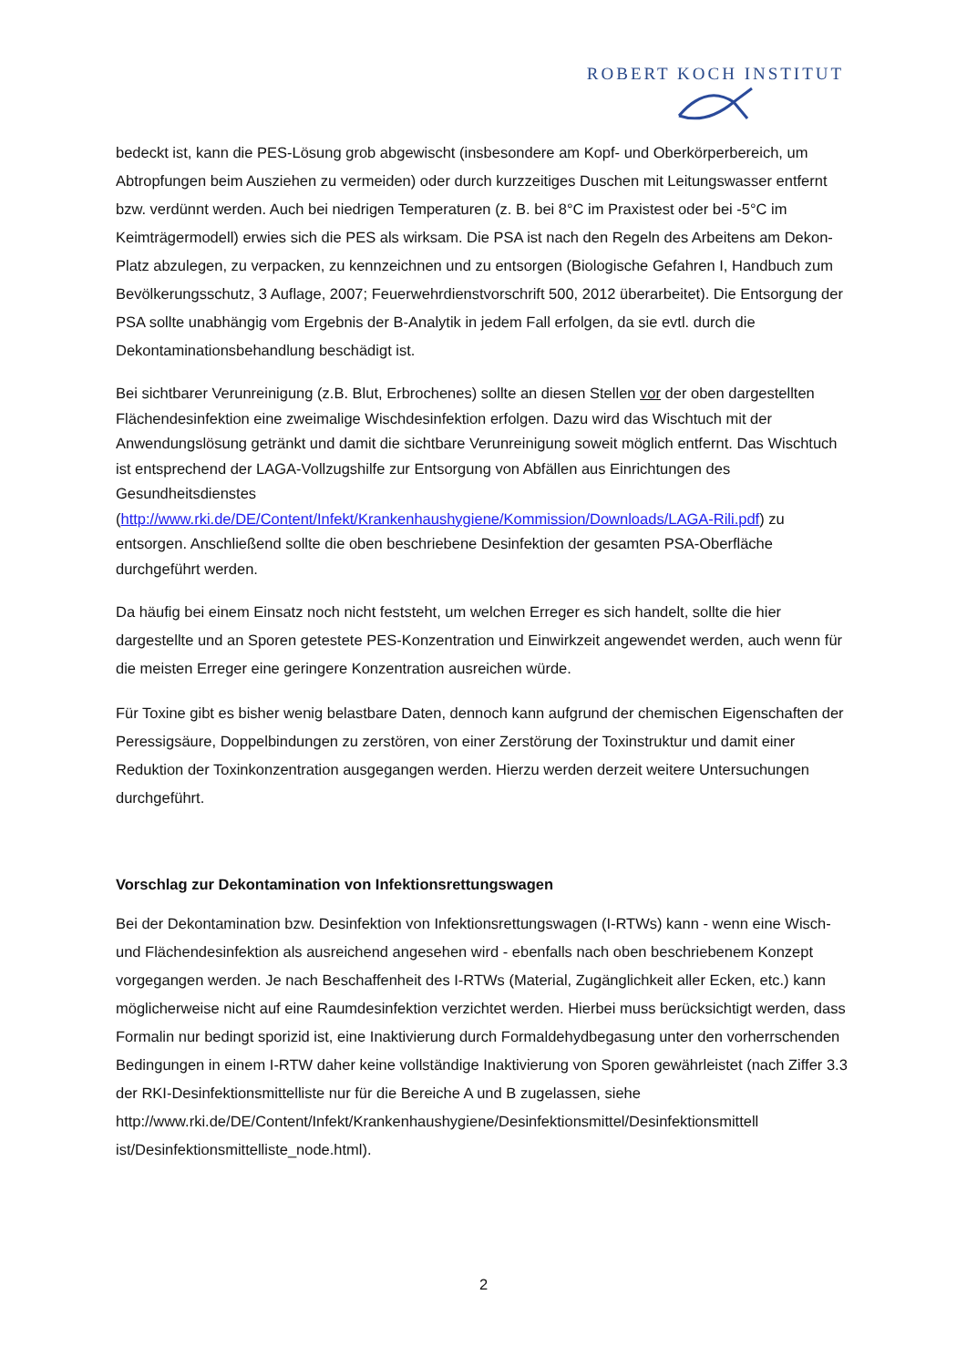ROBERT KOCH INSTITUT
bedeckt ist, kann die PES-Lösung grob abgewischt (insbesondere am Kopf- und Oberkörperbereich, um Abtropfungen beim Ausziehen zu vermeiden) oder durch kurzzeitiges Duschen mit Leitungswasser entfernt bzw. verdünnt werden. Auch bei niedrigen Temperaturen (z. B. bei 8°C im Praxistest oder bei -5°C im Keimträgermodell) erwies sich die PES als wirksam. Die PSA ist nach den Regeln des Arbeitens am Dekon-Platz abzulegen, zu verpacken, zu kennzeichnen und zu entsorgen (Biologische Gefahren I, Handbuch zum Bevölkerungsschutz, 3 Auflage, 2007; Feuerwehrdienstvorschrift 500, 2012 überarbeitet). Die Entsorgung der PSA sollte unabhängig vom Ergebnis der B-Analytik in jedem Fall erfolgen, da sie evtl. durch die Dekontaminationsbehandlung beschädigt ist.
Bei sichtbarer Verunreinigung (z.B. Blut, Erbrochenes) sollte an diesen Stellen vor der oben dargestellten Flächendesinfektion eine zweimalige Wischdesinfektion erfolgen. Dazu wird das Wischtuch mit der Anwendungslösung getränkt und damit die sichtbare Verunreinigung soweit möglich entfernt. Das Wischtuch ist entsprechend der LAGA-Vollzugshilfe zur Entsorgung von Abfällen aus Einrichtungen des Gesundheitsdienstes (http://www.rki.de/DE/Content/Infekt/Krankenhaushygiene/Kommission/Downloads/LAGA-Rili.pdf) zu entsorgen. Anschließend sollte die oben beschriebene Desinfektion der gesamten PSA-Oberfläche durchgeführt werden.
Da häufig bei einem Einsatz noch nicht feststeht, um welchen Erreger es sich handelt, sollte die hier dargestellte und an Sporen getestete PES-Konzentration und Einwirkzeit angewendet werden, auch wenn für die meisten Erreger eine geringere Konzentration ausreichen würde.
Für Toxine gibt es bisher wenig belastbare Daten, dennoch kann aufgrund der chemischen Eigenschaften der Peressigsäure, Doppelbindungen zu zerstören, von einer Zerstörung der Toxinstruktur und damit einer Reduktion der Toxinkonzentration ausgegangen werden. Hierzu werden derzeit weitere Untersuchungen durchgeführt.
Vorschlag zur Dekontamination von Infektionsrettungswagen
Bei der Dekontamination bzw. Desinfektion von Infektionsrettungswagen (I-RTWs) kann - wenn eine Wisch- und Flächendesinfektion als ausreichend angesehen wird - ebenfalls nach oben beschriebenem Konzept vorgegangen werden. Je nach Beschaffenheit des I-RTWs (Material, Zugänglichkeit aller Ecken, etc.) kann möglicherweise nicht auf eine Raumdesinfektion verzichtet werden. Hierbei muss berücksichtigt werden, dass Formalin nur bedingt sporizid ist, eine Inaktivierung durch Formaldehydbegasung unter den vorherrschenden Bedingungen in einem I-RTW daher keine vollständige Inaktivierung von Sporen gewährleistet (nach Ziffer 3.3 der RKI-Desinfektionsmittelliste nur für die Bereiche A und B zugelassen, siehe http://www.rki.de/DE/Content/Infekt/Krankenhaushygiene/Desinfektionsmittel/Desinfektionsmittell ist/Desinfektionsmittelliste_node.html).
2